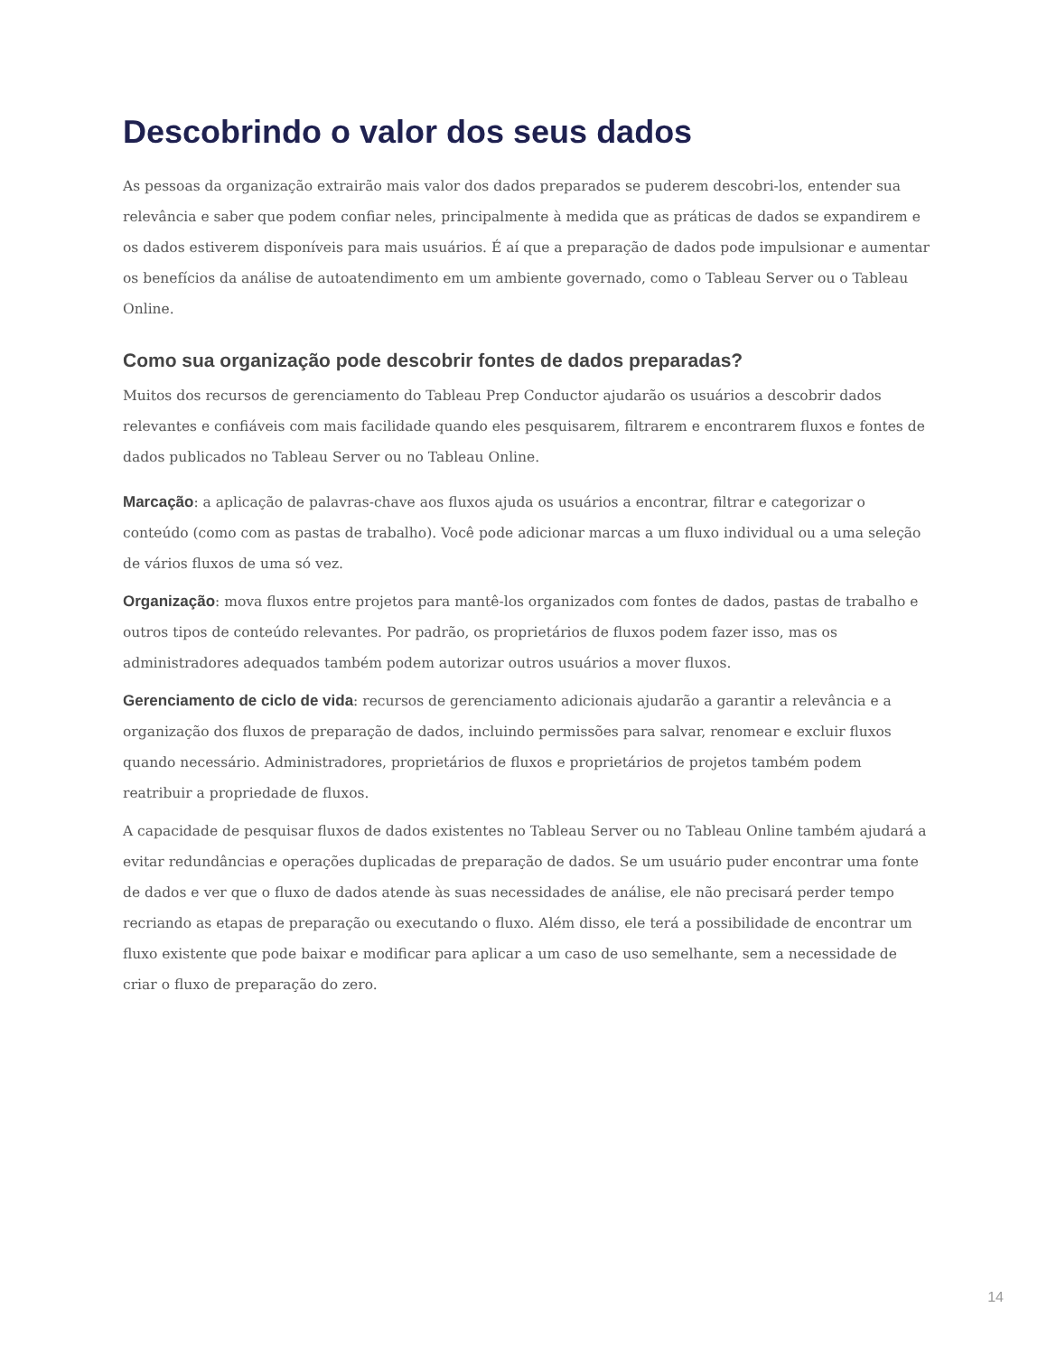Descobrindo o valor dos seus dados
As pessoas da organização extrairão mais valor dos dados preparados se puderem descobri-los, entender sua relevância e saber que podem confiar neles, principalmente à medida que as práticas de dados se expandirem e os dados estiverem disponíveis para mais usuários. É aí que a preparação de dados pode impulsionar e aumentar os benefícios da análise de autoatendimento em um ambiente governado, como o Tableau Server ou o Tableau Online.
Como sua organização pode descobrir fontes de dados preparadas?
Muitos dos recursos de gerenciamento do Tableau Prep Conductor ajudarão os usuários a descobrir dados relevantes e confiáveis com mais facilidade quando eles pesquisarem, filtrarem e encontrarem fluxos e fontes de dados publicados no Tableau Server ou no Tableau Online.
Marcação: a aplicação de palavras-chave aos fluxos ajuda os usuários a encontrar, filtrar e categorizar o conteúdo (como com as pastas de trabalho). Você pode adicionar marcas a um fluxo individual ou a uma seleção de vários fluxos de uma só vez.
Organização: mova fluxos entre projetos para mantê-los organizados com fontes de dados, pastas de trabalho e outros tipos de conteúdo relevantes. Por padrão, os proprietários de fluxos podem fazer isso, mas os administradores adequados também podem autorizar outros usuários a mover fluxos.
Gerenciamento de ciclo de vida: recursos de gerenciamento adicionais ajudarão a garantir a relevância e a organização dos fluxos de preparação de dados, incluindo permissões para salvar, renomear e excluir fluxos quando necessário. Administradores, proprietários de fluxos e proprietários de projetos também podem reatribuir a propriedade de fluxos.
A capacidade de pesquisar fluxos de dados existentes no Tableau Server ou no Tableau Online também ajudará a evitar redundâncias e operações duplicadas de preparação de dados. Se um usuário puder encontrar uma fonte de dados e ver que o fluxo de dados atende às suas necessidades de análise, ele não precisará perder tempo recriando as etapas de preparação ou executando o fluxo. Além disso, ele terá a possibilidade de encontrar um fluxo existente que pode baixar e modificar para aplicar a um caso de uso semelhante, sem a necessidade de criar o fluxo de preparação do zero.
14